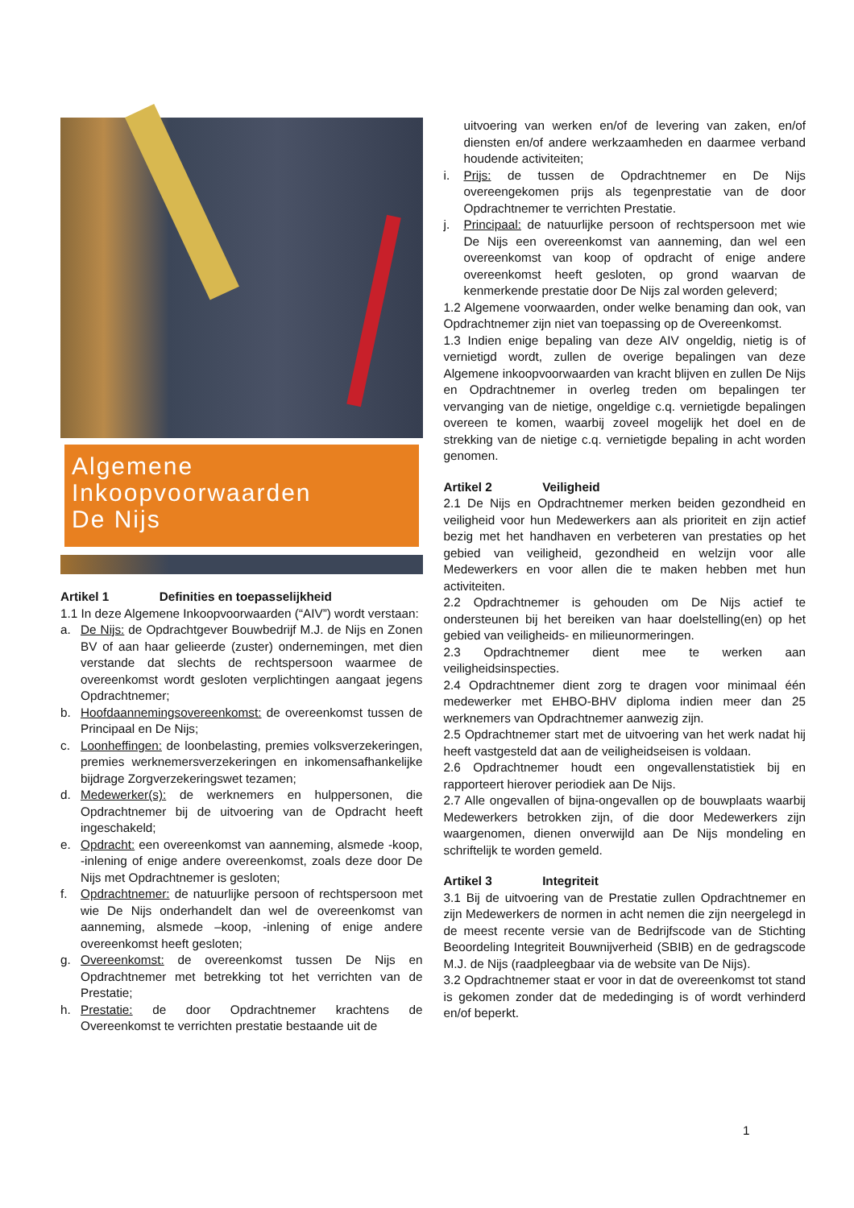Algemene
Inkoopvoorwaarden
De Nijs
Artikel 1 Definities en toepasselijkheid
1.1 In deze Algemene Inkoopvoorwaarden (“AIV”) wordt verstaan:
a. De Nijs: de Opdrachtgever Bouwbedrijf M.J. de Nijs en Zonen BV of aan haar gelieerde (zuster) ondernemingen, met dien verstande dat slechts de rechtspersoon waarmee de overeenkomst wordt gesloten verplichtingen aangaat jegens Opdrachtnemer;
b. Hoofdaannemingsovereenkomst: de overeenkomst tussen de Principaal en De Nijs;
c. Loonheffingen: de loonbelasting, premies volksverzekeringen, premies werknemersverzekeringen en inkomensafhankelijke bijdrage Zorgverzekeringswet tezamen;
d. Medewerker(s): de werknemers en hulppersonen, die Opdrachtnemer bij de uitvoering van de Opdracht heeft ingeschakeld;
e. Opdracht: een overeenkomst van aanneming, alsmede -koop, -inlening of enige andere overeenkomst, zoals deze door De Nijs met Opdrachtnemer is gesloten;
f. Opdrachtnemer: de natuurlijke persoon of rechtspersoon met wie De Nijs onderhandelt dan wel de overeenkomst van aanneming, alsmede –koop, -inlening of enige andere overeenkomst heeft gesloten;
g. Overeenkomst: de overeenkomst tussen De Nijs en Opdrachtnemer met betrekking tot het verrichten van de Prestatie;
h. Prestatie: de door Opdrachtnemer krachtens de Overeenkomst te verrichten prestatie bestaande uit de
uitvoering van werken en/of de levering van zaken, en/of diensten en/of andere werkzaamheden en daarmee verband houdende activiteiten;
i. Prijs: de tussen de Opdrachtnemer en De Nijs overeengekomen prijs als tegenprestatie van de door Opdrachtnemer te verrichten Prestatie.
j. Principaal: de natuurlijke persoon of rechtspersoon met wie De Nijs een overeenkomst van aanneming, dan wel een overeenkomst van koop of opdracht of enige andere overeenkomst heeft gesloten, op grond waarvan de kenmerkende prestatie door De Nijs zal worden geleverd;
1.2 Algemene voorwaarden, onder welke benaming dan ook, van Opdrachtnemer zijn niet van toepassing op de Overeenkomst.
1.3 Indien enige bepaling van deze AIV ongeldig, nietig is of vernietigd wordt, zullen de overige bepalingen van deze Algemene inkoopvoorwaarden van kracht blijven en zullen De Nijs en Opdrachtnemer in overleg treden om bepalingen ter vervanging van de nietige, ongeldige c.q. vernietigde bepalingen overeen te komen, waarbij zoveel mogelijk het doel en de strekking van de nietige c.q. vernietigde bepaling in acht worden genomen.
Artikel 2 Veiligheid
2.1 De Nijs en Opdrachtnemer merken beiden gezondheid en veiligheid voor hun Medewerkers aan als prioriteit en zijn actief bezig met het handhaven en verbeteren van prestaties op het gebied van veiligheid, gezondheid en welzijn voor alle Medewerkers en voor allen die te maken hebben met hun activiteiten.
2.2 Opdrachtnemer is gehouden om De Nijs actief te ondersteunen bij het bereiken van haar doelstelling(en) op het gebied van veiligheids- en milieunormeringen.
2.3 Opdrachtnemer dient mee te werken aan veiligheidsinspecties.
2.4 Opdrachtnemer dient zorg te dragen voor minimaal één medewerker met EHBO-BHV diploma indien meer dan 25 werknemers van Opdrachtnemer aanwezig zijn.
2.5 Opdrachtnemer start met de uitvoering van het werk nadat hij heeft vastgesteld dat aan de veiligheidseisen is voldaan.
2.6 Opdrachtnemer houdt een ongevallenstatistiek bij en rapporteert hierover periodiek aan De Nijs.
2.7 Alle ongevallen of bijna-ongevallen op de bouwplaats waarbij Medewerkers betrokken zijn, of die door Medewerkers zijn waargenomen, dienen onverwijld aan De Nijs mondeling en schriftelijk te worden gemeld.
Artikel 3 Integriteit
3.1 Bij de uitvoering van de Prestatie zullen Opdrachtnemer en zijn Medewerkers de normen in acht nemen die zijn neergelegd in de meest recente versie van de Bedrijfscode van de Stichting Beoordeling Integriteit Bouwnijverheid (SBIB) en de gedragscode M.J. de Nijs (raadpleegbaar via de website van De Nijs).
3.2 Opdrachtnemer staat er voor in dat de overeenkomst tot stand is gekomen zonder dat de mededinging is of wordt verhinderd en/of beperkt.
1